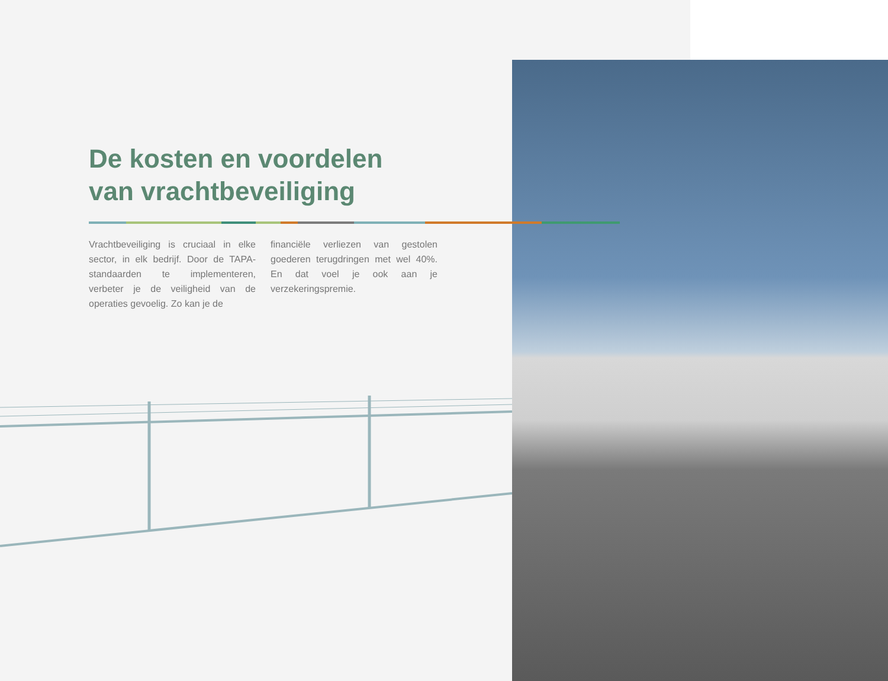De kosten en voordelen
van vrachtbeveiliging
Vrachtbeveiliging is cruciaal in elke sector, in elk bedrijf. Door de TAPA-standaarden te implementeren, verbeter je de veiligheid van de operaties gevoelig. Zo kan je de
financiële verliezen van gestolen goederen terugdringen met wel 40%. En dat voel je ook aan je verzekeringspremie.